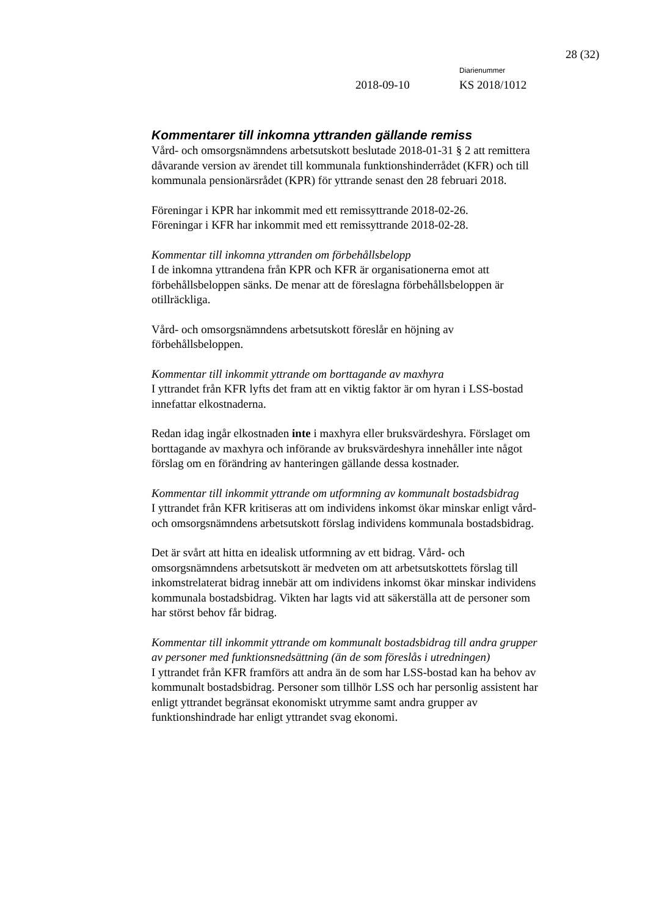28 (32)
Diarienummer
2018-09-10 KS 2018/1012
Kommentarer till inkomna yttranden gällande remiss
Vård- och omsorgsnämndens arbetsutskott beslutade 2018-01-31 § 2 att remittera dåvarande version av ärendet till kommunala funktionshinderrådet (KFR) och till kommunala pensionärsrådet (KPR) för yttrande senast den 28 februari 2018.
Föreningar i KPR har inkommit med ett remissyttrande 2018-02-26.
Föreningar i KFR har inkommit med ett remissyttrande 2018-02-28.
Kommentar till inkomna yttranden om förbehållsbelopp
I de inkomna yttrandena från KPR och KFR är organisationerna emot att förbehållsbeloppen sänks. De menar att de föreslagna förbehållsbeloppen är otillräckliga.
Vård- och omsorgsnämndens arbetsutskott föreslår en höjning av förbehållsbeloppen.
Kommentar till inkommit yttrande om borttagande av maxhyra
I yttrandet från KFR lyfts det fram att en viktig faktor är om hyran i LSS-bostad innefattar elkostnaderna.
Redan idag ingår elkostnaden inte i maxhyra eller bruksvärdeshyra. Förslaget om borttagande av maxhyra och införande av bruksvärdeshyra innehåller inte något förslag om en förändring av hanteringen gällande dessa kostnader.
Kommentar till inkommit yttrande om utformning av kommunalt bostadsbidrag
I yttrandet från KFR kritiseras att om individens inkomst ökar minskar enligt vård- och omsorgsnämndens arbetsutskott förslag individens kommunala bostadsbidrag.
Det är svårt att hitta en idealisk utformning av ett bidrag. Vård- och omsorgsnämndens arbetsutskott är medveten om att arbetsutskottets förslag till inkomstrelaterat bidrag innebär att om individens inkomst ökar minskar individens kommunala bostadsbidrag. Vikten har lagts vid att säkerställa att de personer som har störst behov får bidrag.
Kommentar till inkommit yttrande om kommunalt bostadsbidrag till andra grupper av personer med funktionsnedsättning (än de som föreslås i utredningen)
I yttrandet från KFR framförs att andra än de som har LSS-bostad kan ha behov av kommunalt bostadsbidrag. Personer som tillhör LSS och har personlig assistent har enligt yttrandet begränsat ekonomiskt utrymme samt andra grupper av funktionshindrade har enligt yttrandet svag ekonomi.